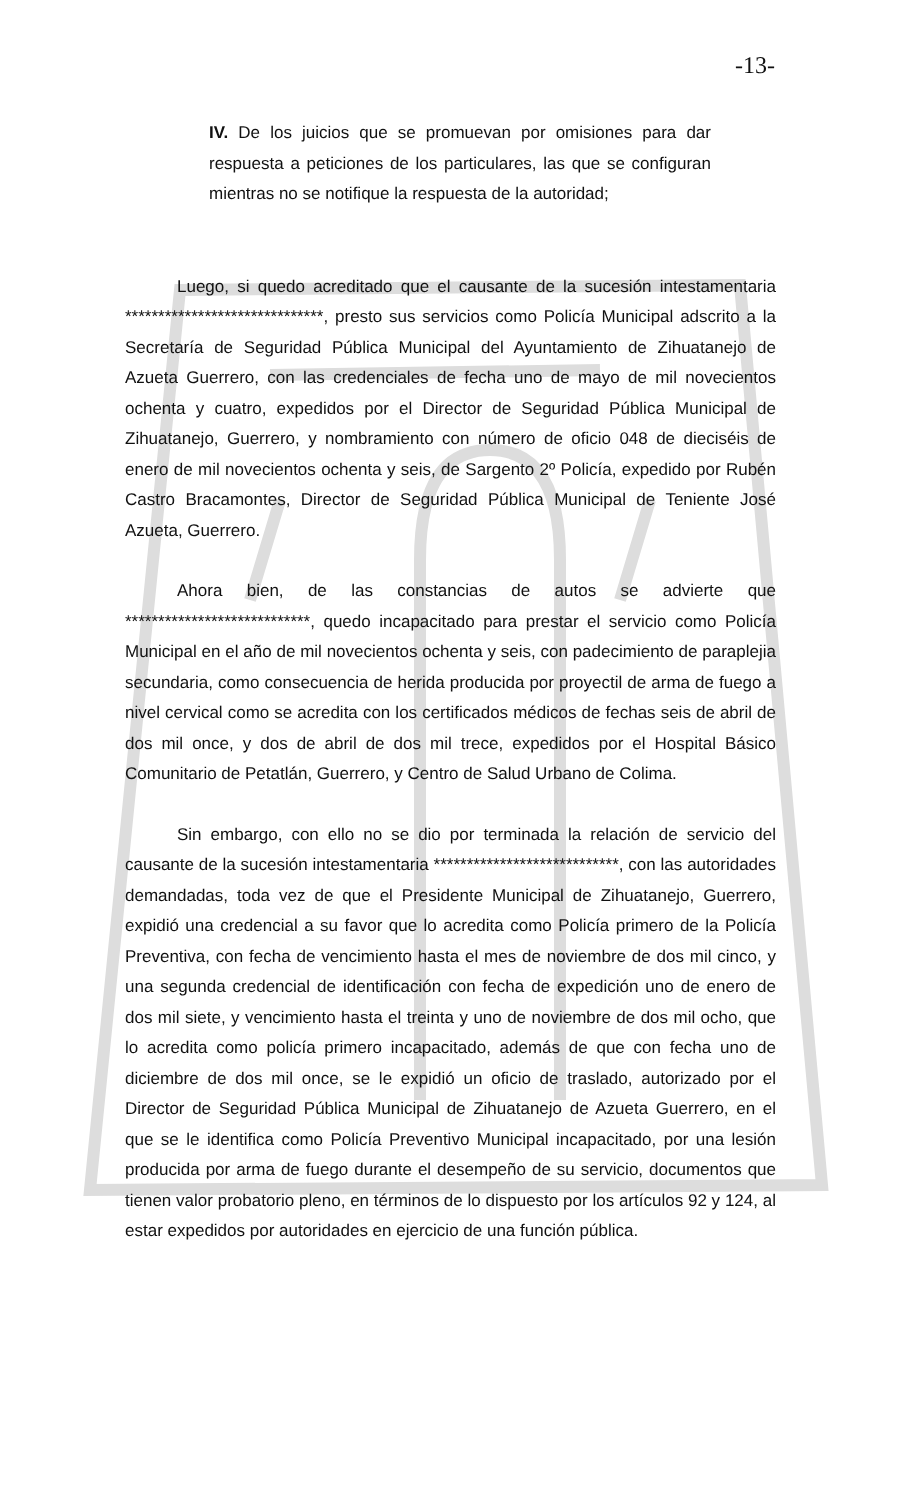-13-
IV. De los juicios que se promuevan por omisiones para dar respuesta a peticiones de los particulares, las que se configuran mientras no se notifique la respuesta de la autoridad;
Luego, si quedo acreditado que el causante de la sucesión intestamentaria ******************************, presto sus servicios como Policía Municipal adscrito a la Secretaría de Seguridad Pública Municipal del Ayuntamiento de Zihuatanejo de Azueta Guerrero, con las credenciales de fecha uno de mayo de mil novecientos ochenta y cuatro, expedidos por el Director de Seguridad Pública Municipal de Zihuatanejo, Guerrero, y nombramiento con número de oficio 048 de dieciséis de enero de mil novecientos ochenta y seis, de Sargento 2º Policía, expedido por Rubén Castro Bracamontes, Director de Seguridad Pública Municipal de Teniente José Azueta, Guerrero.
Ahora bien, de las constancias de autos se advierte que ****************************, quedo incapacitado para prestar el servicio como Policía Municipal en el año de mil novecientos ochenta y seis, con padecimiento de paraplejia secundaria, como consecuencia de herida producida por proyectil de arma de fuego a nivel cervical como se acredita con los certificados médicos de fechas seis de abril de dos mil once, y dos de abril de dos mil trece, expedidos por el Hospital Básico Comunitario de Petatlán, Guerrero, y Centro de Salud Urbano de Colima.
Sin embargo, con ello no se dio por terminada la relación de servicio del causante de la sucesión intestamentaria ****************************, con las autoridades demandadas, toda vez de que el Presidente Municipal de Zihuatanejo, Guerrero, expidió una credencial a su favor que lo acredita como Policía primero de la Policía Preventiva, con fecha de vencimiento hasta el mes de noviembre de dos mil cinco, y una segunda credencial de identificación con fecha de expedición uno de enero de dos mil siete, y vencimiento hasta el treinta y uno de noviembre de dos mil ocho, que lo acredita como policía primero incapacitado, además de que con fecha uno de diciembre de dos mil once, se le expidió un oficio de traslado, autorizado por el Director de Seguridad Pública Municipal de Zihuatanejo de Azueta Guerrero, en el que se le identifica como Policía Preventivo Municipal incapacitado, por una lesión producida por arma de fuego durante el desempeño de su servicio, documentos que tienen valor probatorio pleno, en términos de lo dispuesto por los artículos 92 y 124, al estar expedidos por autoridades en ejercicio de una función pública.